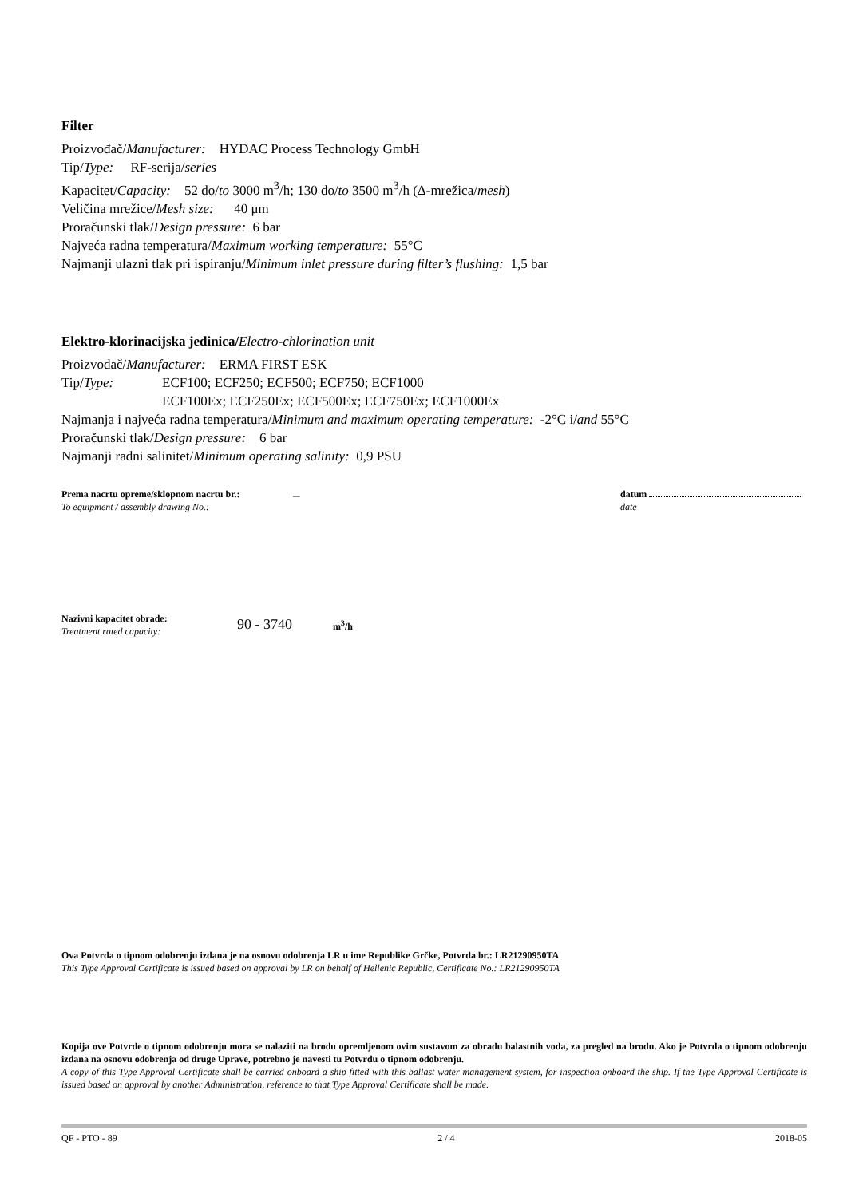Filter
Proizvođač/Manufacturer: HYDAC Process Technology GmbH
Tip/Type: RF-serija/series
Kapacitet/Capacity: 52 do/to 3000 m<sup>3</sup>/h; 130 do/to 3500 m<sup>3</sup>/h (Δ-mrežica/mesh)
Veličina mrežice/Mesh size: 40 μm
Proračunski tlak/Design pressure: 6 bar
Najveća radna temperatura/Maximum working temperature: 55°C
Najmanji ulazni tlak pri ispiranju/Minimum inlet pressure during filter’s flushing: 1,5 bar
Elektro-klorinacijska jedinica/Electro-chlorination unit
Proizvođač/Manufacturer: ERMA FIRST ESK
Tip/Type: ECF100; ECF250; ECF500; ECF750; ECF1000
ECF100Ex; ECF250Ex; ECF500Ex; ECF750Ex; ECF1000Ex
Najmanja i najveća radna temperatura/Minimum and maximum operating temperature: -2°C i/and 55°C
Proračunski tlak/Design pressure: 6 bar
Najmanji radni salinitet/Minimum operating salinity: 0,9 PSU
Prema nacrtu opreme/sklopnom nacrtu br.:
To equipment / assembly drawing No.:
–
datum
date
Nazivni kapacitet obrade:
Treatment rated capacity:
90 - 3740
m<sup>3</sup>/h
Ova Potvrda o tipnom odobrenju izdana je na osnovu odobrenja LR u ime Republike Grčke, Potvrda br.: LR21290950TA
This Type Approval Certificate is issued based on approval by LR on behalf of Hellenic Republic, Certificate No.: LR21290950TA
Kopija ove Potvrde o tipnom odobrenju mora se nalaziti na brodu opremljenom ovim sustavom za obradu balastnih voda, za pregled na brodu. Ako je Potvrda o tipnom odobrenju izdana na osnovu odobrenja od druge Uprave, potrebno je navesti tu Potvrdu o tipnom odobrenju.
A copy of this Type Approval Certificate shall be carried onboard a ship fitted with this ballast water management system, for inspection onboard the ship. If the Type Approval Certificate is issued based on approval by another Administration, reference to that Type Approval Certificate shall be made.
QF - PTO - 89 2 / 4 2018-05